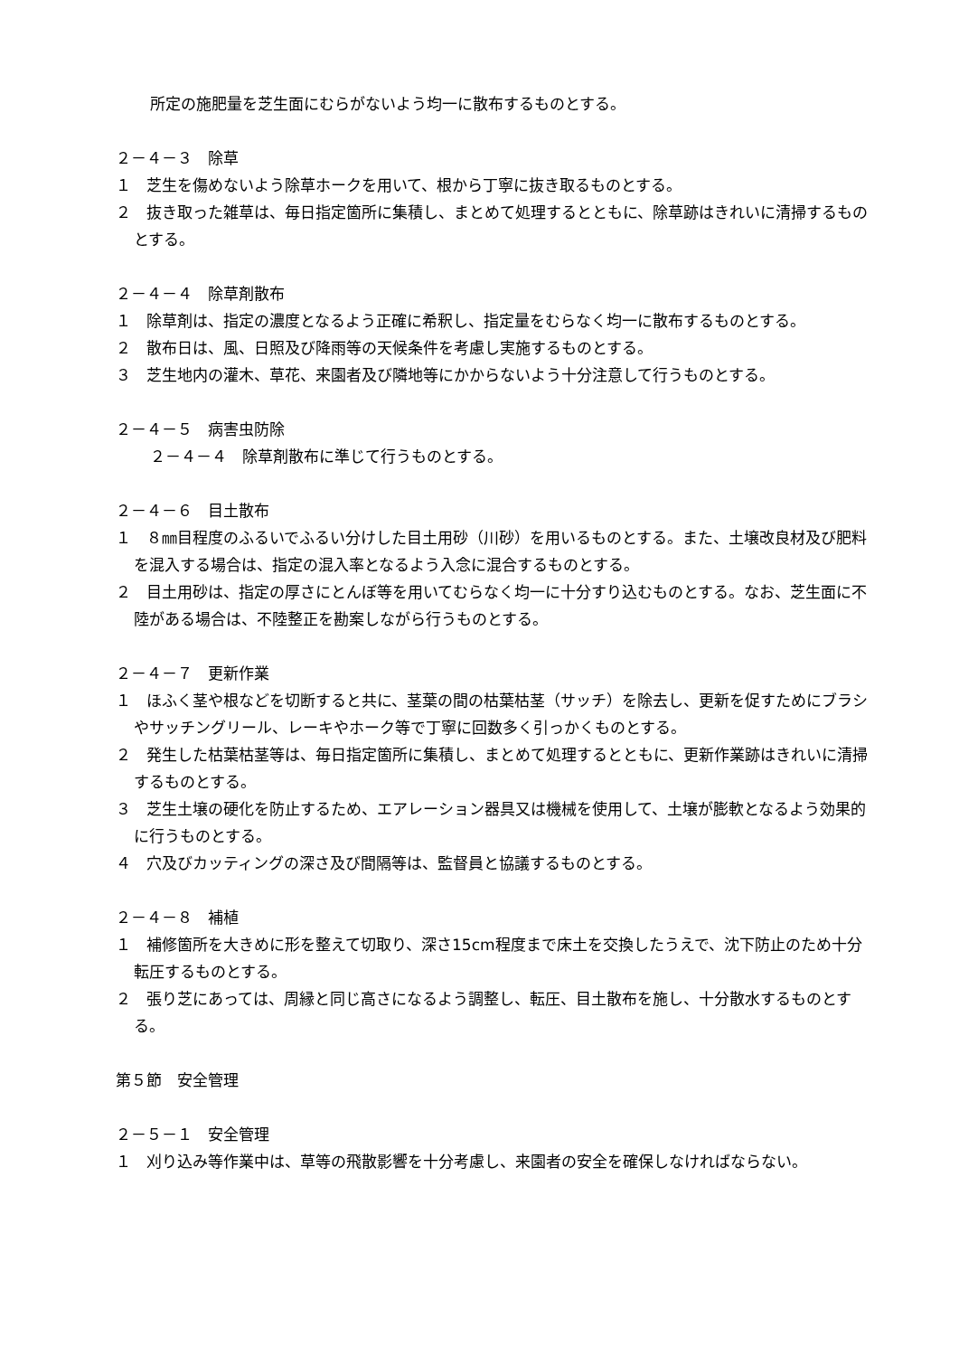所定の施肥量を芝生面にむらがないよう均一に散布するものとする。
２－４－３　除草
１　芝生を傷めないよう除草ホークを用いて、根から丁寧に抜き取るものとする。
２　抜き取った雑草は、毎日指定箇所に集積し、まとめて処理するとともに、除草跡はきれいに清掃するものとする。
２－４－４　除草剤散布
１　除草剤は、指定の濃度となるよう正確に希釈し、指定量をむらなく均一に散布するものとする。
２　散布日は、風、日照及び降雨等の天候条件を考慮し実施するものとする。
３　芝生地内の灌木、草花、来園者及び隣地等にかからないよう十分注意して行うものとする。
２－４－５　病害虫防除
２－４－４　除草剤散布に準じて行うものとする。
２－４－６　目土散布
１　８㎜目程度のふるいでふるい分けした目土用砂（川砂）を用いるものとする。また、土壌改良材及び肥料を混入する場合は、指定の混入率となるよう入念に混合するものとする。
２　目土用砂は、指定の厚さにとんぼ等を用いてむらなく均一に十分すり込むものとする。なお、芝生面に不陸がある場合は、不陸整正を勘案しながら行うものとする。
２－４－７　更新作業
１　ほふく茎や根などを切断すると共に、茎葉の間の枯葉枯茎（サッチ）を除去し、更新を促すためにブラシやサッチングリール、レーキやホーク等で丁寧に回数多く引っかくものとする。
２　発生した枯葉枯茎等は、毎日指定箇所に集積し、まとめて処理するとともに、更新作業跡はきれいに清掃するものとする。
３　芝生土壌の硬化を防止するため、エアレーション器具又は機械を使用して、土壌が膨軟となるよう効果的に行うものとする。
４　穴及びカッティングの深さ及び間隔等は、監督員と協議するものとする。
２－４－８　補植
１　補修箇所を大きめに形を整えて切取り、深さ15cm程度まで床土を交換したうえで、沈下防止のため十分転圧するものとする。
２　張り芝にあっては、周縁と同じ高さになるよう調整し、転圧、目土散布を施し、十分散水するものとする。
第５節　安全管理
２－５－１　安全管理
１　刈り込み等作業中は、草等の飛散影響を十分考慮し、来園者の安全を確保しなければならない。